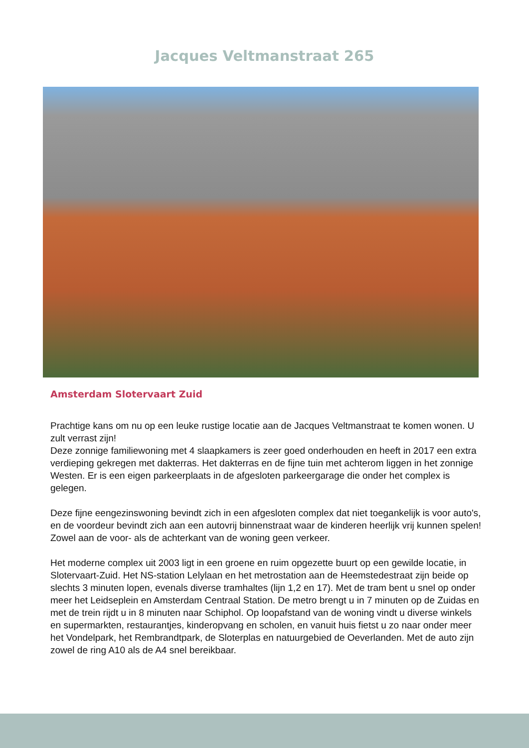Jacques Veltmanstraat 265
Amsterdam Slotervaart Zuid
Prachtige kans om nu op een leuke rustige locatie aan de Jacques Veltmanstraat te komen wonen. U zult verrast zijn!
Deze zonnige familiewoning met 4 slaapkamers is zeer goed onderhouden en heeft in 2017 een extra verdieping gekregen met dakterras. Het dakterras en de fijne tuin met achterom liggen in het zonnige Westen. Er is een eigen parkeerplaats in de afgesloten parkeergarage die onder het complex is gelegen.
Deze fijne eengezinswoning bevindt zich in een afgesloten complex dat niet toegankelijk is voor auto's, en de voordeur bevindt zich aan een autovrij binnenstraat waar de kinderen heerlijk vrij kunnen spelen! Zowel aan de voor- als de achterkant van de woning geen verkeer.
Het moderne complex uit 2003 ligt in een groene en ruim opgezette buurt op een gewilde locatie, in Slotervaart-Zuid. Het NS-station Lelylaan en het metrostation aan de Heemstedestraat zijn beide op slechts 3 minuten lopen, evenals diverse tramhaltes (lijn 1,2 en 17). Met de tram bent u snel op onder meer het Leidseplein en Amsterdam Centraal Station. De metro brengt u in 7 minuten op de Zuidas en met de trein rijdt u in 8 minuten naar Schiphol. Op loopafstand van de woning vindt u diverse winkels en supermarkten, restaurantjes, kinderopvang en scholen, en vanuit huis fietst u zo naar onder meer het Vondelpark, het Rembrandtpark, de Sloterplas en natuurgebied de Oeverlanden. Met de auto zijn zowel de ring A10 als de A4 snel bereikbaar.